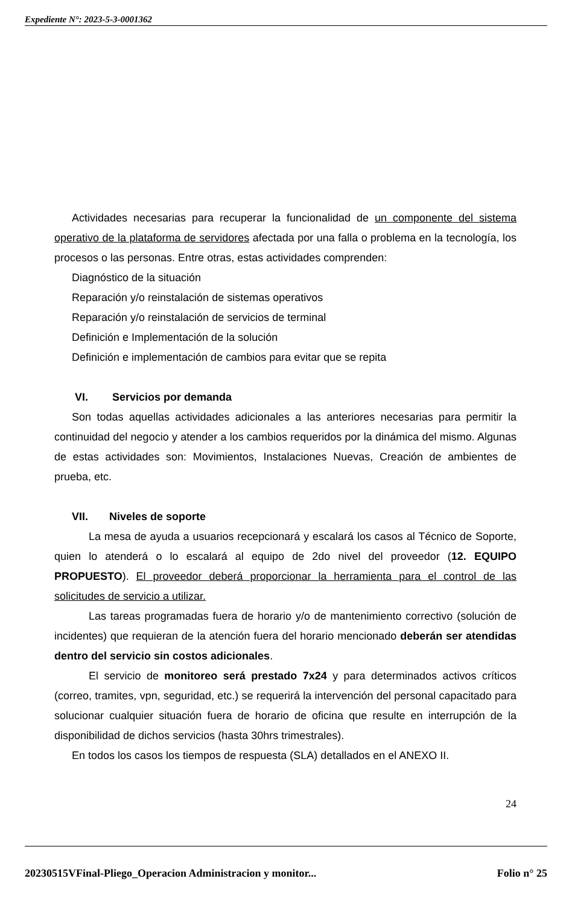Expediente N°: 2023-5-3-0001362
Actividades necesarias para recuperar la funcionalidad de un componente del sistema operativo de la plataforma de servidores afectada por una falla o problema en la tecnología, los procesos o las personas. Entre otras, estas actividades comprenden:
Diagnóstico de la situación
Reparación y/o reinstalación de sistemas operativos
Reparación y/o reinstalación de servicios de terminal
Definición e Implementación de la solución
Definición e implementación de cambios para evitar que se repita
VI. Servicios por demanda
Son todas aquellas actividades adicionales a las anteriores necesarias para permitir la continuidad del negocio y atender a los cambios requeridos por la dinámica del mismo. Algunas de estas actividades son: Movimientos, Instalaciones Nuevas, Creación de ambientes de prueba, etc.
VII. Niveles de soporte
La mesa de ayuda a usuarios recepcionará y escalará los casos al Técnico de Soporte, quien lo atenderá o lo escalará al equipo de 2do nivel del proveedor (12. EQUIPO PROPUESTO). El proveedor deberá proporcionar la herramienta para el control de las solicitudes de servicio a utilizar.
Las tareas programadas fuera de horario y/o de mantenimiento correctivo (solución de incidentes) que requieran de la atención fuera del horario mencionado deberán ser atendidas dentro del servicio sin costos adicionales.
El servicio de monitoreo será prestado 7x24 y para determinados activos críticos (correo, tramites, vpn, seguridad, etc.) se requerirá la intervención del personal capacitado para solucionar cualquier situación fuera de horario de oficina que resulte en interrupción de la disponibilidad de dichos servicios (hasta 30hrs trimestrales).
En todos los casos los tiempos de respuesta (SLA) detallados en el ANEXO II.
24
20230515VFinal-Pliego_Operacion Administracion y monitor... Folio n° 25